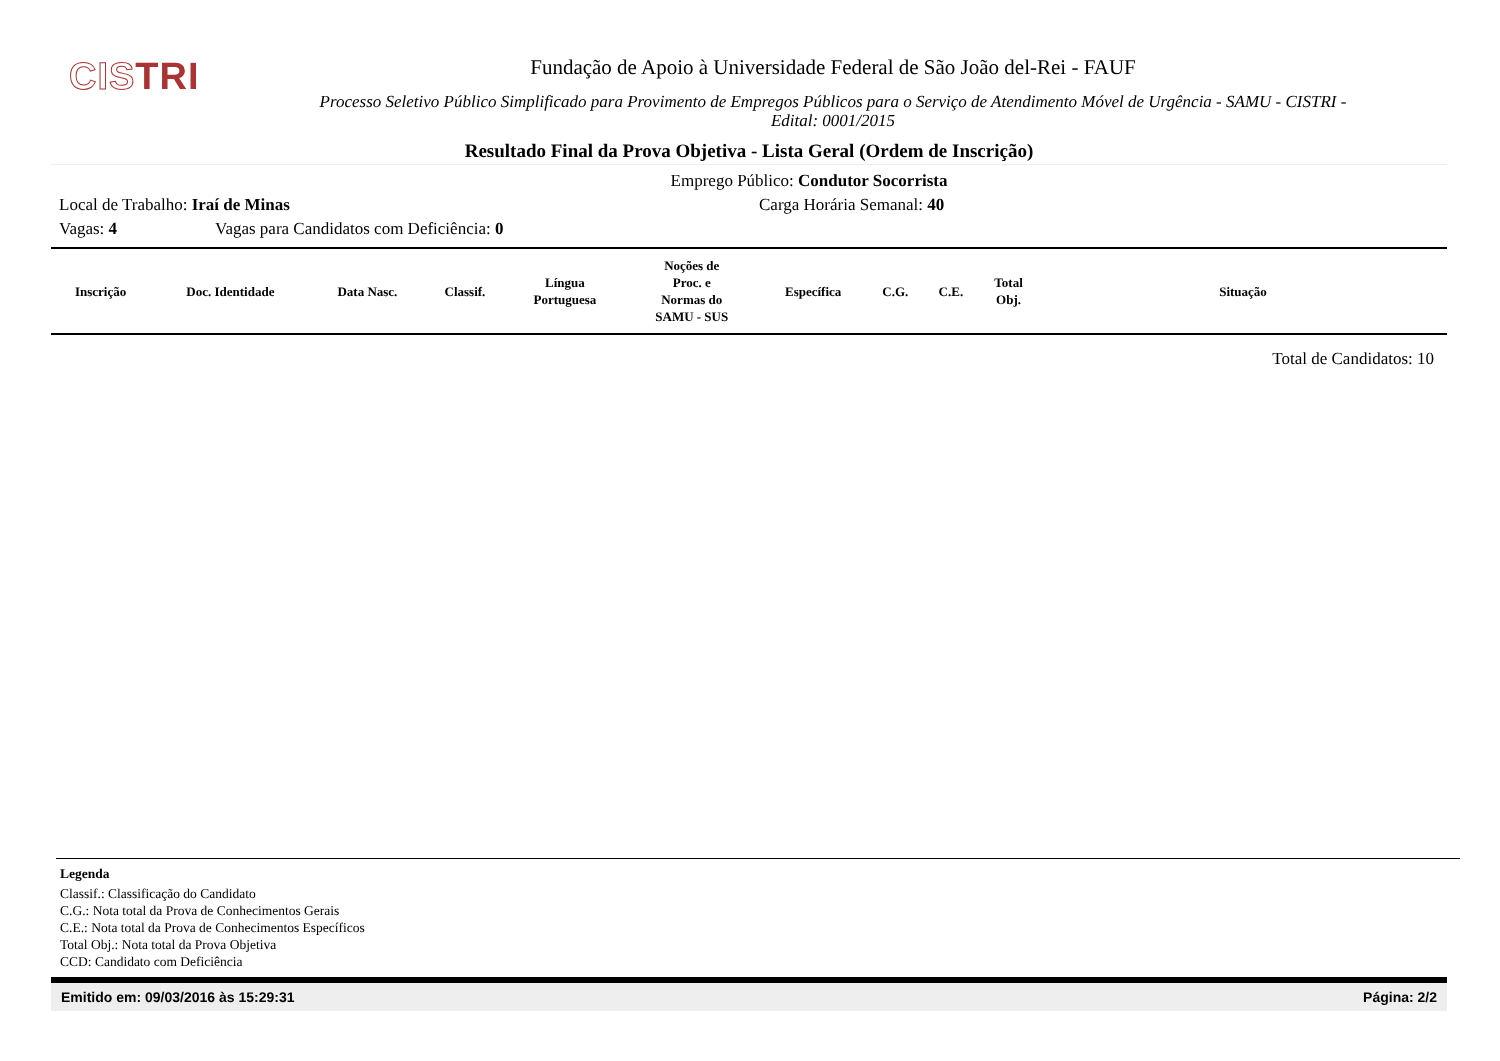CISTRI
Fundação de Apoio à Universidade Federal de São João del-Rei - FAUF
Processo Seletivo Público Simplificado para Provimento de Empregos Públicos para o Serviço de Atendimento Móvel de Urgência - SAMU - CISTRI -
Edital: 0001/2015
Resultado Final da Prova Objetiva - Lista Geral (Ordem de Inscrição)
Emprego Público: Condutor Socorrista
Local de Trabalho: Iraí de Minas Carga Horária Semanal: 40
Vagas: 4 Vagas para Candidatos com Deficiência: 0
| Inscrição | Doc. Identidade | Data Nasc. | Classif. | Língua Portuguesa | Noções de Proc. e Normas do SAMU - SUS | Específica | C.G. | C.E. | Total Obj. | Situação |
| --- | --- | --- | --- | --- | --- | --- | --- | --- | --- | --- |
Total de Candidatos: 10
Legenda
Classif.: Classificação do Candidato
C.G.: Nota total da Prova de Conhecimentos Gerais
C.E.: Nota total da Prova de Conhecimentos Específicos
Total Obj.: Nota total da Prova Objetiva
CCD: Candidato com Deficiência
Emitido em: 09/03/2016 às 15:29:31 Página: 2/2